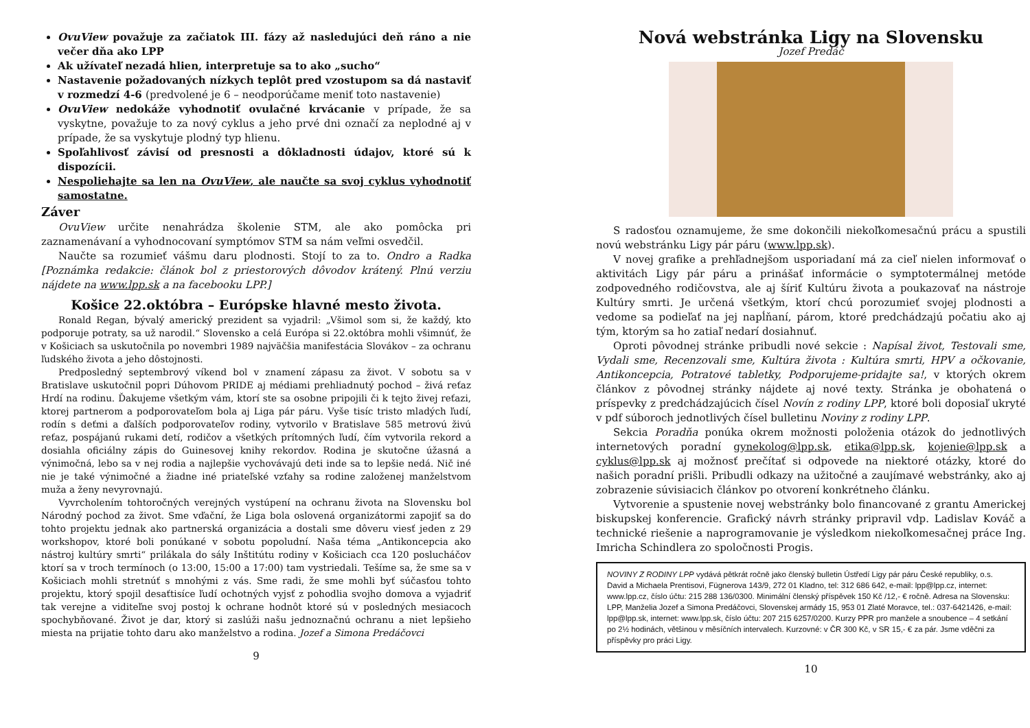OvuView považuje za začiatok III. fázy až nasledujúci deň ráno a nie večer dňa ako LPP
Ak užívateľ nezadá hlien, interpretuje sa to ako „sucho“
Nastavenie požadovaných nízkych teplôt pred vzostupom sa dá nastaviť v rozmedzí 4-6 (predvolené je 6 – neodporúčame meniť toto nastavenie)
OvuView nedokáže vyhodnotiť ovulačné krvácanie v prípade, že sa vyskytne, považuje to za nový cyklus a jeho prvé dni označí za neplodné aj v prípade, že sa vyskytuje plodný typ hlienu.
Spoľahlivosť závisí od presnosti a dôkladnosti údajov, ktoré sú k dispozícii.
Nespoliehajte sa len na OvuView, ale naučte sa svoj cyklus vyhodnotiť samostatne.
Záver
OvuView určite nenahrádza školenie STM, ale ako pomôcka pri zaznamenávaní a vyhodnocovaní symptómov STM sa nám veľmi osvedčil.
Naučte sa rozumieť vášmu daru plodnosti. Stojí to za to. Ondro a Radka [Poznámka redakcie: článok bol z priestorových dôvodov krátený. Plnú verziu nájdete na www.lpp.sk a na facebooku LPP.]
Košice 22.októbra – Európske hlavné mesto života.
Ronald Regan, bývalý americký prezident sa vyjadril: „Všimol som si, že každý, kto podporuje potraty, sa už narodil.“ Slovensko a celá Európa si 22.októbra mohli všimnúť, že v Košiciach sa uskutočnila po novembri 1989 najväčšia manifestácia Slovákov – za ochranu ľudského života a jeho dôstojnosti.
Predposledný septembrový víkend bol v znamení zápasu za život. V sobotu sa v Bratislave uskutočnil popri Dúhovom PRIDE aj médiami prehliadnutý pochod – živá reťaz Hrdí na rodinu. Ďakujeme všetkým vám, ktorí ste sa osobne pripojili či k tejto živej reťazi, ktorej partnerom a podporovateľom bola aj Liga pár páru. Vyše tisíc tristo mladých ľudí, rodín s deťmi a ďalších podporovateľov rodiny, vytvorilo v Bratislave 585 metrovú živú reťaz, pospájanú rukami detí, rodičov a všetkých prítomných ľudí, čím vytvorila rekord a dosiahla oficiálny zápis do Guinesovej knihy rekordov. Rodina je skutočne úžasná a výnimočná, lebo sa v nej rodia a najlepšie vychovávajú deti inde sa to lepšie nedá. Nič iné nie je také výnimočné a žiadne iné priateľské vzťahy sa rodine založenej manželstvom muža a ženy nevyrovnajú.
Vyvrcholením tohtoročných verejných vystúpení na ochranu života na Slovensku bol Národný pochod za život. Sme vďační, že Liga bola oslovená organizátormi zapojiť sa do tohto projektu jednak ako partnerská organizácia a dostali sme dôveru viesť jeden z 29 workshopov, ktoré boli ponúkané v sobotu popoludní. Naša téma „Antikoncepcia ako nástroj kultúry smrti“ prilákala do sály Inštitútu rodiny v Košiciach cca 120 poslucháčov ktorí sa v troch termínoch (o 13:00, 15:00 a 17:00) tam vystriedali. Tešíme sa, že sme sa v Košiciach mohli stretnúť s mnohými z vás. Sme radi, že sme mohli byť súčasťou tohto projektu, ktorý spojil desaťtisíce ľudí ochotných vyjsť z pohodlia svojho domova a vyjadriť tak verejne a viditeľne svoj postoj k ochrane hodnôt ktoré sú v posledných mesiacoch spochybňované. Život je dar, ktorý si zaslúži našu jednoznačnú ochranu a niet lepšieho miesta na prijatie tohto daru ako manželstvo a rodina. Jozef a Simona Predáčovci
9
Nová webstránka Ligy na Slovensku
Jozef Predáč
S radosťou oznamujeme, že sme dokončili niekoľkomesačnú prácu a spustili novú webstránku Ligy pár páru (www.lpp.sk).
V novej grafike a prehľadnejšom usporiadaní má za cieľ nielen informovať o aktivitách Ligy pár páru a prinášať informácie o symptotermálnej metóde zodpovedného rodičovstva, ale aj šíriť Kultúru života a poukazovať na nástroje Kultúry smrti. Je určená všetkým, ktorí chcú porozumieť svojej plodnosti a vedome sa podieľať na jej napĺňaní, párom, ktoré predchádzajú počatiu ako aj tým, ktorým sa ho zatiaľ nedarí dosiahnuť.
Oproti pôvodnej stránke pribudli nové sekcie : Napísal život, Testovali sme, Vydali sme, Recenzovali sme, Kultúra života : Kultúra smrti, HPV a očkovanie, Antikoncepcia, Potratové tabletky, Podporujeme-pridajte sa!, v ktorých okrem článkov z pôvodnej stránky nájdete aj nové texty. Stránka je obohatená o príspevky z predchádzajúcich čísel Novín z rodiny LPP, ktoré boli doposiaľ ukryté v pdf súboroch jednotlivých čísel bulletinu Noviny z rodiny LPP.
Sekcia Poradňa ponúka okrem možnosti položenia otázok do jednotlivých internetových poradní gynekolog@lpp.sk, etika@lpp.sk, kojenie@lpp.sk a cyklus@lpp.sk aj možnosť prečítať si odpovede na niektoré otázky, ktoré do našich poradní prišli. Pribudli odkazy na užitočné a zaujímavé webstránky, ako aj zobrazenie súvisiacich článkov po otvorení konkrétneho článku.
Vytvorenie a spustenie novej webstránky bolo financované z grantu Americkej biskupskej konferencie. Grafický návrh stránky pripravil vdp. Ladislav Kováč a technické riešenie a naprogramovanie je výsledkom niekoľkomesačnej práce Ing. Imricha Schindlera zo spoločnosti Progis.
NOVINY Z RODINY LPP vydává pětkrát ročně jako členský bulletin Ústředí Ligy pár páru České republiky, o.s. David a Michaela Prentisovi, Fügnerova 143/9, 272 01 Kladno, tel: 312 686 642, e-mail: lpp@lpp.cz, internet: www.lpp.cz, číslo účtu: 215 288 136/0300. Minimální členský příspěvek 150 Kč /12,- € ročně. Adresa na Slovensku: LPP, Manželia Jozef a Simona Predáčovci, Slovenskej armády 15, 953 01 Zlaté Moravce, tel.: 037-6421426, e-mail: lpp@lpp.sk, internet: www.lpp.sk, číslo účtu: 207 215 6257/0200. Kurzy PPR pro manžele a snoubence – 4 setkání po 2½ hodinách, většinou v měsíčních intervalech. Kurzovné: v ČR 300 Kč, v SR 15,- € za pár. Jsme vděčni za příspěvky pro práci Ligy.
10